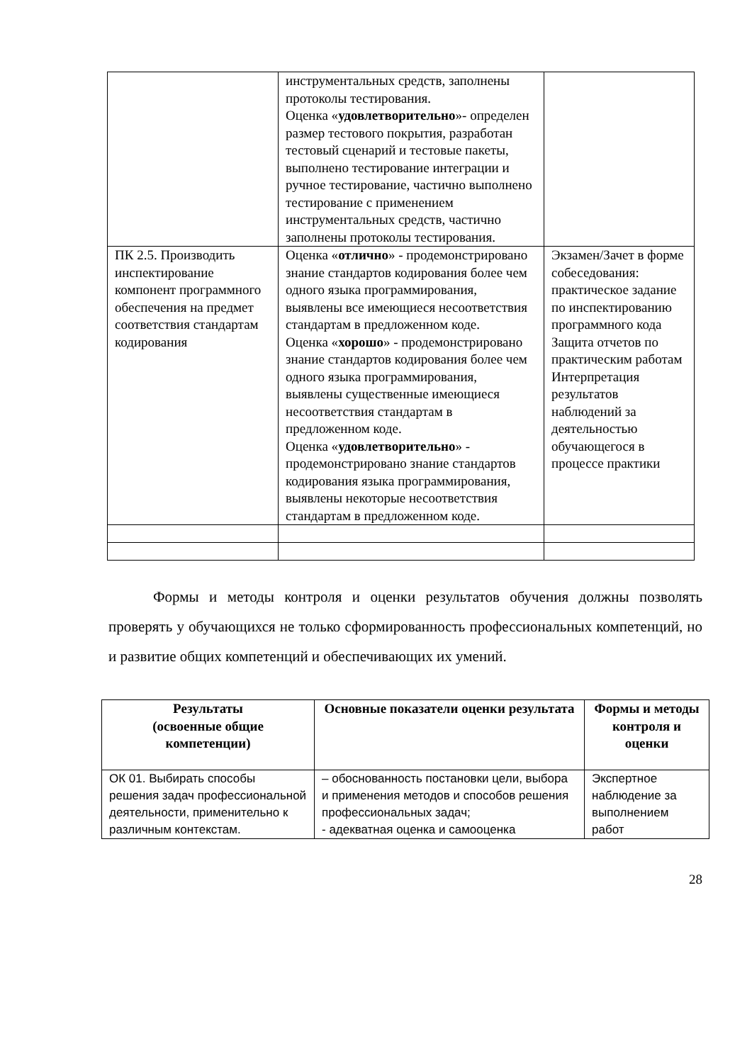| | инструментальных средств, заполнены протоколы тестирования. Оценка « удовлетворительно »- определен размер тестового покрытия, разработан тестовый сценарий и тестовые пакеты, выполнено тестирование интеграции и ручное тестирование, частично выполнено тестирование с применением инструментальных средств, частично заполнены протоколы тестирования. | |
| ПК 2.5. Производить инспектирование компонент программного обеспечения на предмет соответствия стандартам кодирования | Оценка « отлично » - продемонстрировано знание стандартов кодирования более чем одного языка программирования, выявлены все имеющиеся несоответствия стандартам в предложенном коде. Оценка « хорошо » - продемонстрировано знание стандартов кодирования более чем одного языка программирования, выявлены существенные имеющиеся несоответствия стандартам в предложенном коде. Оценка « удовлетворительно » - продемонстрировано знание стандартов кодирования языка программирования, выявлены некоторые несоответствия стандартам в предложенном коде. | Экзамен/Зачет в форме собеседования: практическое задание по инспектированию программного кода Защита отчетов по практическим работам Интерпретация результатов наблюдений за деятельностью обучающегося в процессе практики |
Формы и методы контроля и оценки результатов обучения должны позволять проверять у обучающихся не только сформированность профессиональных компетенций, но и развитие общих компетенций и обеспечивающих их умений.
| Результаты (освоенные общие компетенции) | Основные показатели оценки результата | Формы и методы контроля и оценки |
| --- | --- | --- |
| ОК 01. Выбирать способы решения задач профессиональной деятельности, применительно к различным контекстам. | – обоснованность постановки цели, выбора и применения методов и способов решения профессиональных задач; - адекватная оценка и самооценка | Экспертное наблюдение за выполнением работ |
28